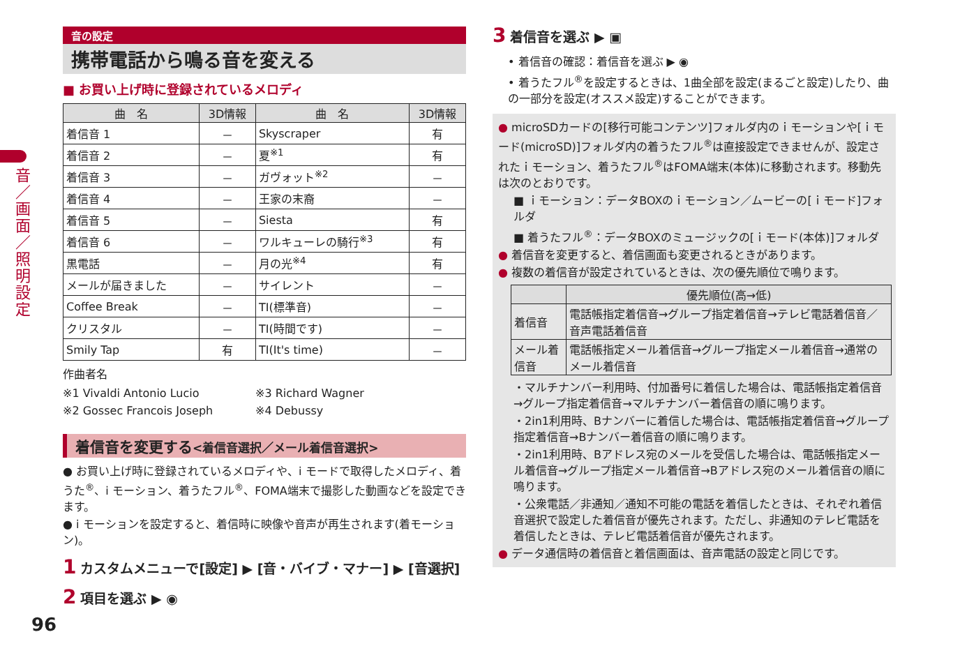音／画面／照明設定
音の設定
携帯電話から鳴る音を変える
■ お買い上げ時に登録されているメロディ
| 曲 名 | 3D情報 | 曲 名 | 3D情報 |
| --- | --- | --- | --- |
| 着信音 1 | － | Skyscraper | 有 |
| 着信音 2 | － | 夏<sup>※1</sup> | 有 |
| 着信音 3 | － | ガヴォット<sup>※2</sup> | － |
| 着信音 4 | － | 王家の末裔 | － |
| 着信音 5 | － | Siesta | 有 |
| 着信音 6 | － | ワルキューレの騎行<sup>※3</sup> | 有 |
| 黒電話 | － | 月の光<sup>※4</sup> | 有 |
| メールが届きました | － | サイレント | － |
| Coffee Break | － | TI(標準音) | － |
| クリスタル | － | TI(時間です) | － |
| Smily Tap | 有 | TI(It's time) | － |
作曲者名
※1 Vivaldi Antonio Lucio
※2 Gossec Francois Joseph
※3 Richard Wagner
※4 Debussy
着信音を変更する<着信音選択／メール着信音選択>
● お買い上げ時に登録されているメロディや、i モードで取得したメロディ、着うた<sup>®</sup>、i モーション、着うたフル<sup>®</sup>、FOMA端末で撮影した動画などを設定できます。
● i モーションを設定すると、着信時に映像や音声が再生されます(着モーション)。
1 カスタムメニューで[設定] ▶ [音・バイブ・マナー] ▶ [音選択]
2 項目を選ぶ ▶ ◉
3 着信音を選ぶ ▶ ▣
• 着信音の確認：着信音を選ぶ ▶ ◉
• 着うたフル<sup>®</sup>を設定するときは、1曲全部を設定(まるごと設定)したり、曲の一部分を設定(オススメ設定)することができます。
● microSDカードの[移行可能コンテンツ]フォルダ内のｉモーションや[ｉモード(microSD)]フォルダ内の着うたフル<sup>®</sup>は直接設定できませんが、設定されたｉモーション、着うたフル<sup>®</sup>はFOMA端末(本体)に移動されます。移動先は次のとおりです。
■ ｉモーション：データBOXのｉモーション／ムービーの[ｉモード]フォルダ
■ 着うたフル<sup>®</sup>：データBOXのミュージックの[ｉモード(本体)]フォルダ
● 着信音を変更すると、着信画面も変更されるときがあります。
● 複数の着信音が設定されているときは、次の優先順位で鳴ります。
| | 優先順位(高→低) |
| --- | --- |
| 着信音 | 電話帳指定着信音→グループ指定着信音→テレビ電話着信音／音声電話着信音 |
| メール着信音 | 電話帳指定メール着信音→グループ指定メール着信音→通常のメール着信音 |
・マルチナンバー利用時、付加番号に着信した場合は、電話帳指定着信音→グループ指定着信音→マルチナンバー着信音の順に鳴ります。
・2in1利用時、Bナンバーに着信した場合は、電話帳指定着信音→グループ指定着信音→Bナンバー着信音の順に鳴ります。
・2in1利用時、Bアドレス宛のメールを受信した場合は、電話帳指定メール着信音→グループ指定メール着信音→Bアドレス宛のメール着信音の順に鳴ります。
・公衆電話／非通知／通知不可能の電話を着信したときは、それぞれ着信音選択で設定した着信音が優先されます。ただし、非通知のテレビ電話を着信したときは、テレビ電話着信音が優先されます。
● データ通信時の着信音と着信画面は、音声電話の設定と同じです。
96